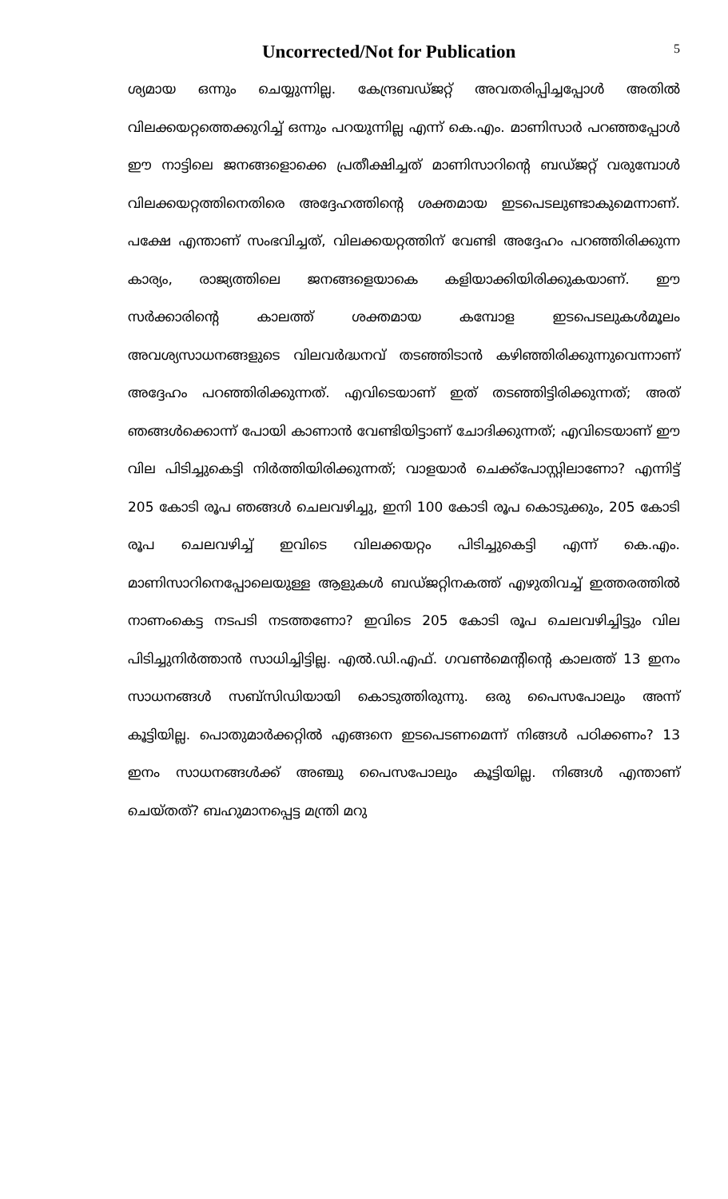Uncorrected/Not for Publication
5
ശ്യമായ ഒന്നും ചെയ്യുന്നില്ല. കേന്ദ്രബഡ്ജറ്റ് അവതരിപ്പിച്ചപ്പോൾ അതിൽ വിലക്കയറ്റത്തെക്കുറിച്ച് ഒന്നും പറയുന്നില്ല എന്ന് കെ.എം. മാണിസാർ പറഞ്ഞപ്പോൾ ഈ നാട്ടിലെ ജനങ്ങളൊക്കെ പ്രതീക്ഷിച്ചത് മാണിസാറിന്റെ ബഡ്ജറ്റ് വരുമ്പോൾ വിലക്കയറ്റത്തിനെതിരെ അദ്ദേഹത്തിന്റെ ശക്തമായ ഇടപെടലുണ്ടാകുമെന്നാണ്. പക്ഷേ എന്താണ് സംഭവിച്ചത്, വിലക്കയറ്റത്തിന് വേണ്ടി അദ്ദേഹം പറഞ്ഞിരിക്കുന്ന കാര്യം, രാജ്യത്തിലെ ജനങ്ങളെയാകെ കളിയാക്കിയിരിക്കുകയാണ്. ഈ സർക്കാരിന്റെ കാലത്ത് ശക്തമായ കമ്പോള ഇടപെടലുകൾമൂലം അവശ്യസാധനങ്ങളുടെ വിലവർദ്ധനവ് തടഞ്ഞിടാൻ കഴിഞ്ഞിരിക്കുന്നുവെന്നാണ് അദ്ദേഹം പറഞ്ഞിരിക്കുന്നത്. എവിടെയാണ് ഇത് തടഞ്ഞിട്ടിരിക്കുന്നത്; അത് ഞങ്ങൾക്കൊന്ന് പോയി കാണാൻ വേണ്ടിയിട്ടാണ് ചോദിക്കുന്നത്; എവിടെയാണ് ഈ വില പിടിച്ചുകെട്ടി നിർത്തിയിരിക്കുന്നത്; വാളയാർ ചെക്ക്പോസ്റ്റിലാണോ? എന്നിട്ട് 205 കോടി രൂപ ഞങ്ങൾ ചെലവഴിച്ചു, ഇനി 100 കോടി രൂപ കൊടുക്കും, 205 കോടി രൂപ ചെലവഴിച്ച് ഇവിടെ വിലക്കയറ്റം പിടിച്ചുകെട്ടി എന്ന് കെ.എം. മാണിസാറിനെപ്പോലെയുള്ള ആളുകൾ ബഡ്ജറ്റിനകത്ത് എഴുതിവച്ച് ഇത്തരത്തിൽ നാണംകെട്ട നടപടി നടത്തണോ? ഇവിടെ 205 കോടി രൂപ ചെലവഴിച്ചിട്ടും വില പിടിച്ചുനിർത്താൻ സാധിച്ചിട്ടില്ല. എൽ.ഡി.എഫ്. ഗവൺമെന്റിന്റെ കാലത്ത് 13 ഇനം സാധനങ്ങൾ സബ്സിഡിയായി കൊടുത്തിരുന്നു. ഒരു പൈസപോലും അന്ന് കൂട്ടിയില്ല. പൊതുമാർക്കറ്റിൽ എങ്ങനെ ഇടപെടണമെന്ന് നിങ്ങൾ പഠിക്കണം? 13 ഇനം സാധനങ്ങൾക്ക് അഞ്ചു പൈസപോലും കൂട്ടിയില്ല. നിങ്ങൾ എന്താണ് ചെയ്തത്? ബഹുമാനപ്പെട്ട മന്ത്രി മറു